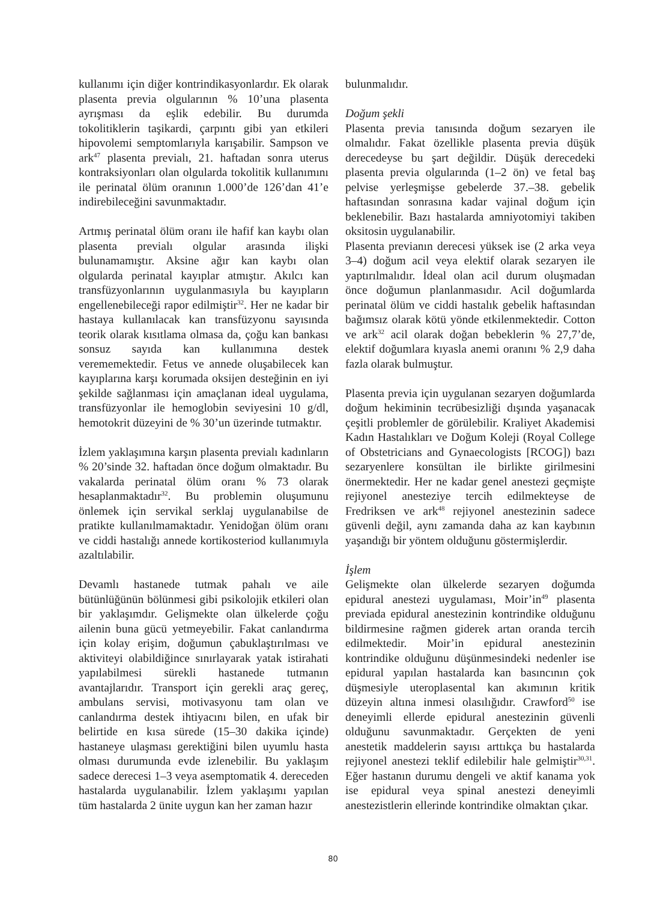kullanımı için diğer kontrindikasyonlardır. Ek olarak plasenta previa olgularının % 10’una plasenta ayrışması da eşlik edebilir. Bu durumda tokolitiklerin taşikardi, çarpıntı gibi yan etkileri hipovolemi semptomlarıyla karışabilir. Sampson ve ark<sup>47</sup> plasenta previalı, 21. haftadan sonra uterus kontraksiyonları olan olgularda tokolitik kullanımını ile perinatal ölüm oranının 1.000’de 126’dan 41’e indirebileceğini savunmaktadır.
Artmış perinatal ölüm oranı ile hafif kan kaybı olan plasenta previalı olgular arasında ilişki bulunamamıştır. Aksine ağır kan kaybı olan olgularda perinatal kayıplar atmıştır. Akılcı kan transfüzyonlarının uygulanmasıyla bu kayıpların engellenebileceği rapor edilmiştir<sup>32</sup>. Her ne kadar bir hastaya kullanılacak kan transfüzyonu sayısında teorik olarak kısıtlama olmasa da, çoğu kan bankası sonsuz sayıda kan kullanımına destek verememektedir. Fetus ve annede oluşabilecek kan kayıplarına karşı korumada oksijen desteğinin en iyi şekilde sağlanması için amaçlanan ideal uygulama, transfüzyonlar ile hemoglobin seviyesini 10 g/dl, hemotokrit düzeyini de % 30’un üzerinde tutmaktır.
İzlem yaklaşımına karşın plasenta previalı kadınların % 20’sinde 32. haftadan önce doğum olmaktadır. Bu vakalarda perinatal ölüm oranı % 73 olarak hesaplanmaktadır<sup>32</sup>. Bu problemin oluşumunu önlemek için servikal serklaj uygulanabilse de pratikte kullanılmamaktadır. Yenidoğan ölüm oranı ve ciddi hastalığı annede kortikosteriod kullanımıyla azaltılabilir.
Devamlı hastanede tutmak pahalı ve aile bütünlüğünün bölünmesi gibi psikolojik etkileri olan bir yaklaşımdır. Gelişmekte olan ülkelerde çoğu ailenin buna gücü yetmeyebilir. Fakat canlandırma için kolay erişim, doğumun çabuklaştırılması ve aktiviteyi olabildiğince sınırlayarak yatak istirahati yapılabilmesi sürekli hastanede tutmanın avantajlarıdır. Transport için gerekli araç gereç, ambulans servisi, motivasyonu tam olan ve canlandırma destek ihtiyacını bilen, en ufak bir belirtide en kısa sürede (15–30 dakika içinde) hastaneye ulaşması gerektiğini bilen uyumlu hasta olması durumunda evde izlenebilir. Bu yaklaşım sadece derecesi 1–3 veya asemptomatik 4. dereceden hastalarda uygulanabilir. İzlem yaklaşımı yapılan tüm hastalarda 2 ünite uygun kan her zaman hazır
bulunmalıdır.
Doğum şekli
Plasenta previa tanısında doğum sezaryen ile olmalıdır. Fakat özellikle plasenta previa düşük derecedeyse bu şart değildir. Düşük derecedeki plasenta previa olgularında (1–2 ön) ve fetal baş pelvise yerleşmişse gebelerde 37.–38. gebelik haftasından sonrasına kadar vajinal doğum için beklenebilir. Bazı hastalarda amniyotomiyi takiben oksitosin uygulanabilir.
Plasenta previanın derecesi yüksek ise (2 arka veya 3–4) doğum acil veya elektif olarak sezaryen ile yaptırılmalıdır. İdeal olan acil durum oluşmadan önce doğumun planlanmasıdır. Acil doğumlarda perinatal ölüm ve ciddi hastalık gebelik haftasından bağımsız olarak kötü yönde etkilenmektedir. Cotton ve ark<sup>32</sup> acil olarak doğan bebeklerin % 27,7’de, elektif doğumlara kıyasla anemi oranını % 2,9 daha fazla olarak bulmuştur.
Plasenta previa için uygulanan sezaryen doğumlarda doğum hekiminin tecrübesizliği dışında yaşanacak çeşitli problemler de görülebilir. Kraliyet Akademisi Kadın Hastalıkları ve Doğum Koleji (Royal College of Obstetricians and Gynaecologists [RCOG]) bazı sezaryenlere konsültan ile birlikte girilmesini önermektedir. Her ne kadar genel anestezi geçmişte rejiyonel anesteziye tercih edilmekteyse de Fredriksen ve ark<sup>48</sup> rejiyonel anestezinin sadece güvenli değil, aynı zamanda daha az kan kaybının yaşandığı bir yöntem olduğunu göstermişlerdir.
İşlem
Gelişmekte olan ülkelerde sezaryen doğumda epidural anestezi uygulaması, Moir’in<sup>49</sup> plasenta previada epidural anestezinin kontrindike olduğunu bildirmesine rağmen giderek artan oranda tercih edilmektedir. Moir’in epidural anestezinin kontrindike olduğunu düşünmesindeki nedenler ise epidural yapılan hastalarda kan basıncının çok düşmesiyle uteroplasental kan akımının kritik düzeyin altına inmesi olasılığıdır. Crawford<sup>50</sup> ise deneyimli ellerde epidural anestezinin güvenli olduğunu savunmaktadır. Gerçekten de yeni anestetik maddelerin sayısı arttıkça bu hastalarda rejiyonel anestezi teklif edilebilir hale gelmiştir<sup>30,31</sup>. Eğer hastanın durumu dengeli ve aktif kanama yok ise epidural veya spinal anestezi deneyimli anestezistlerin ellerinde kontrindike olmaktan çıkar.
80